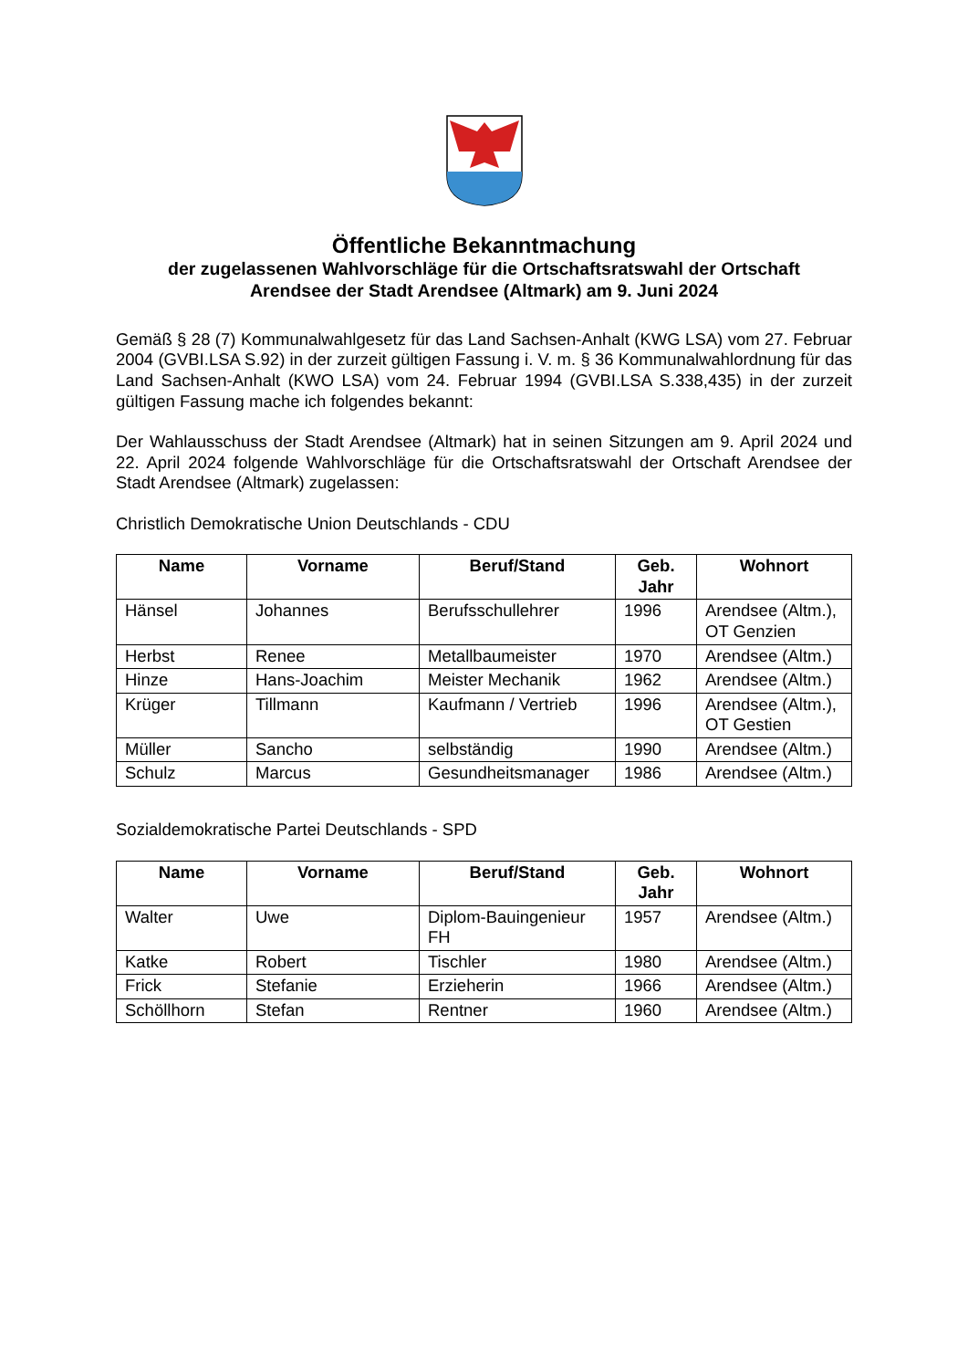Öffentliche Bekanntmachung
der zugelassenen Wahlvorschläge für die Ortschaftsratswahl der Ortschaft
Arendsee der Stadt Arendsee (Altmark) am 9. Juni 2024
Gemäß § 28 (7) Kommunalwahlgesetz für das Land Sachsen-Anhalt (KWG LSA) vom 27. Februar 2004 (GVBI.LSA S.92) in der zurzeit gültigen Fassung i. V. m. § 36 Kommunalwahlordnung für das Land Sachsen-Anhalt (KWO LSA) vom 24. Februar 1994 (GVBI.LSA S.338,435) in der zurzeit gültigen Fassung mache ich folgendes bekannt:
Der Wahlausschuss der Stadt Arendsee (Altmark) hat in seinen Sitzungen am 9. April 2024 und 22. April 2024 folgende Wahlvorschläge für die Ortschaftsratswahl der Ortschaft Arendsee der Stadt Arendsee (Altmark) zugelassen:
Christlich Demokratische Union Deutschlands - CDU
| Name | Vorname | Beruf/Stand | Geb. Jahr | Wohnort |
| --- | --- | --- | --- | --- |
| Hänsel | Johannes | Berufsschullehrer | 1996 | Arendsee (Altm.), OT Genzien |
| Herbst | Renee | Metallbaumeister | 1970 | Arendsee (Altm.) |
| Hinze | Hans-Joachim | Meister Mechanik | 1962 | Arendsee (Altm.) |
| Krüger | Tillmann | Kaufmann / Vertrieb | 1996 | Arendsee (Altm.), OT Gestien |
| Müller | Sancho | selbständig | 1990 | Arendsee (Altm.) |
| Schulz | Marcus | Gesundheitsmanager | 1986 | Arendsee (Altm.) |
Sozialdemokratische Partei Deutschlands - SPD
| Name | Vorname | Beruf/Stand | Geb. Jahr | Wohnort |
| --- | --- | --- | --- | --- |
| Walter | Uwe | Diplom-Bauingenieur FH | 1957 | Arendsee (Altm.) |
| Katke | Robert | Tischler | 1980 | Arendsee (Altm.) |
| Frick | Stefanie | Erzieherin | 1966 | Arendsee (Altm.) |
| Schöllhorn | Stefan | Rentner | 1960 | Arendsee (Altm.) |